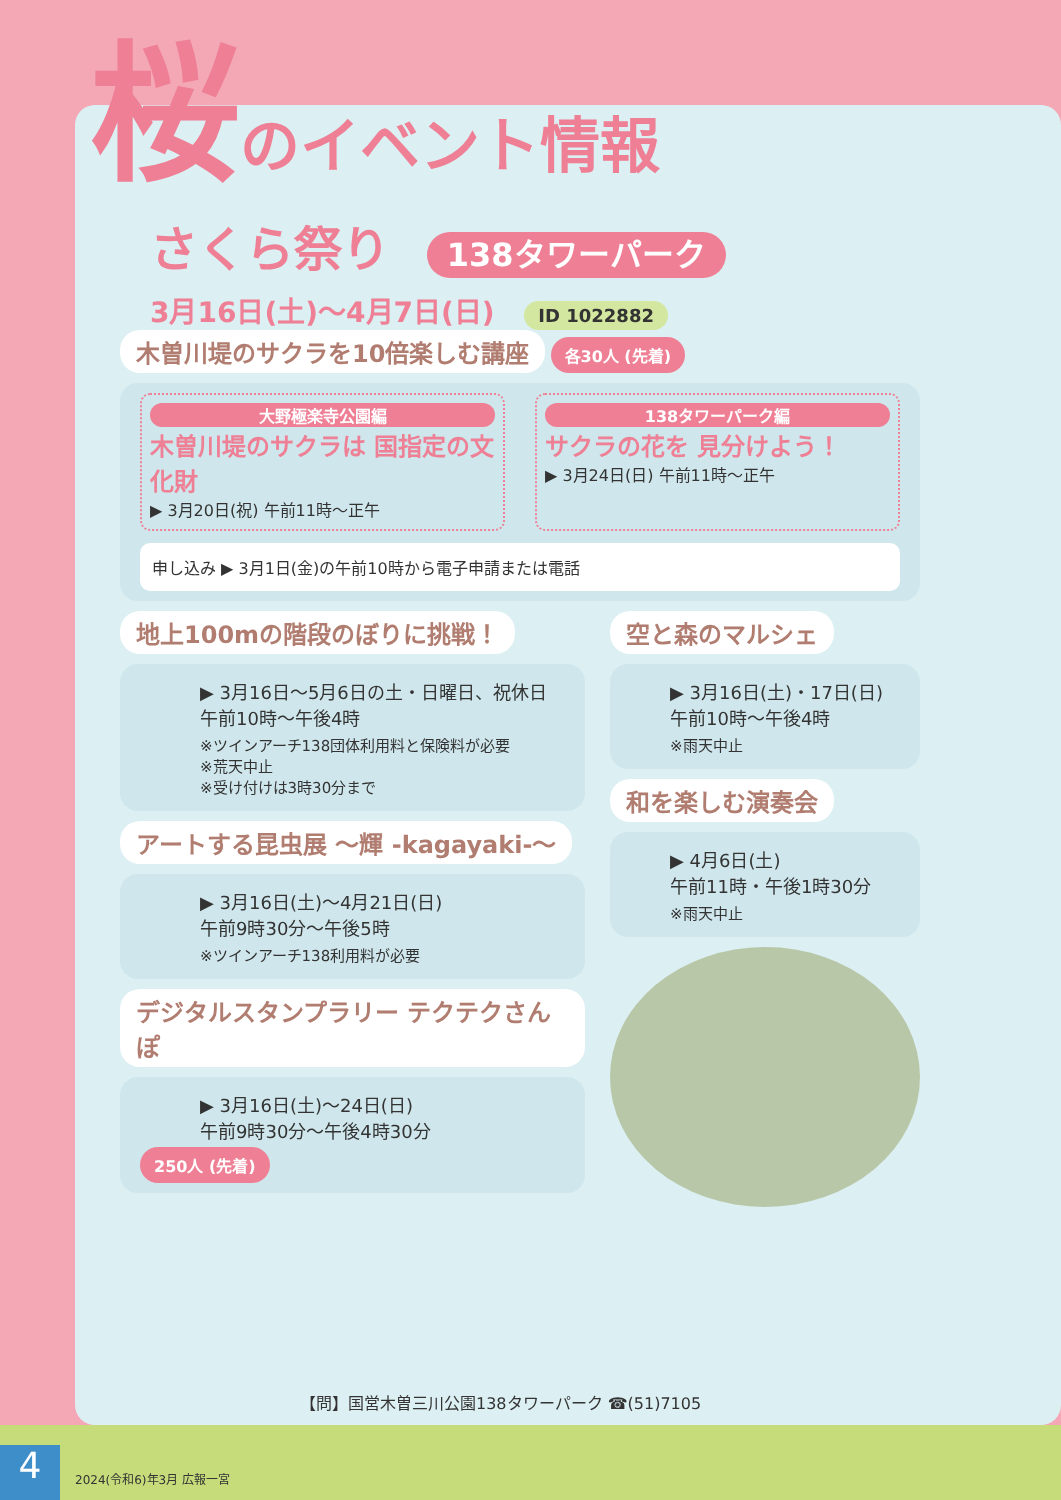桜のイベント情報
さくら祭り 138タワーパーク
3月16日(土)～4月7日(日) ID 1022882
木曽川堤のサクラを10倍楽しむ講座
各30人 (先着)
大野極楽寺公園編
木曽川堤のサクラは 国指定の文化財
▶ 3月20日(祝) 午前11時～正午
138タワーパーク編
サクラの花を 見分けよう！
▶ 3月24日(日) 午前11時～正午
申し込み ▶ 3月1日(金)の午前10時から電子申請または電話
地上100mの階段のぼりに挑戦！
▶ 3月16日～5月6日の土・日曜日、祝休日
午前10時～午後4時
※ツインアーチ138団体利用料と保険料が必要
※荒天中止
※受け付けは3時30分まで
アートする昆虫展 ～輝 -kagayaki-～
▶ 3月16日(土)～4月21日(日)
午前9時30分～午後5時
※ツインアーチ138利用料が必要
デジタルスタンプラリー テクテクさんぽ
▶ 3月16日(土)～24日(日)
午前9時30分～午後4時30分
250人 (先着)
空と森のマルシェ
▶ 3月16日(土)・17日(日)
午前10時～午後4時
※雨天中止
和を楽しむ演奏会
▶ 4月6日(土)
午前11時・午後1時30分
※雨天中止
【問】国営木曽三川公園138タワーパーク ☎(51)7105
4 2024(令和6)年3月 広報一宮